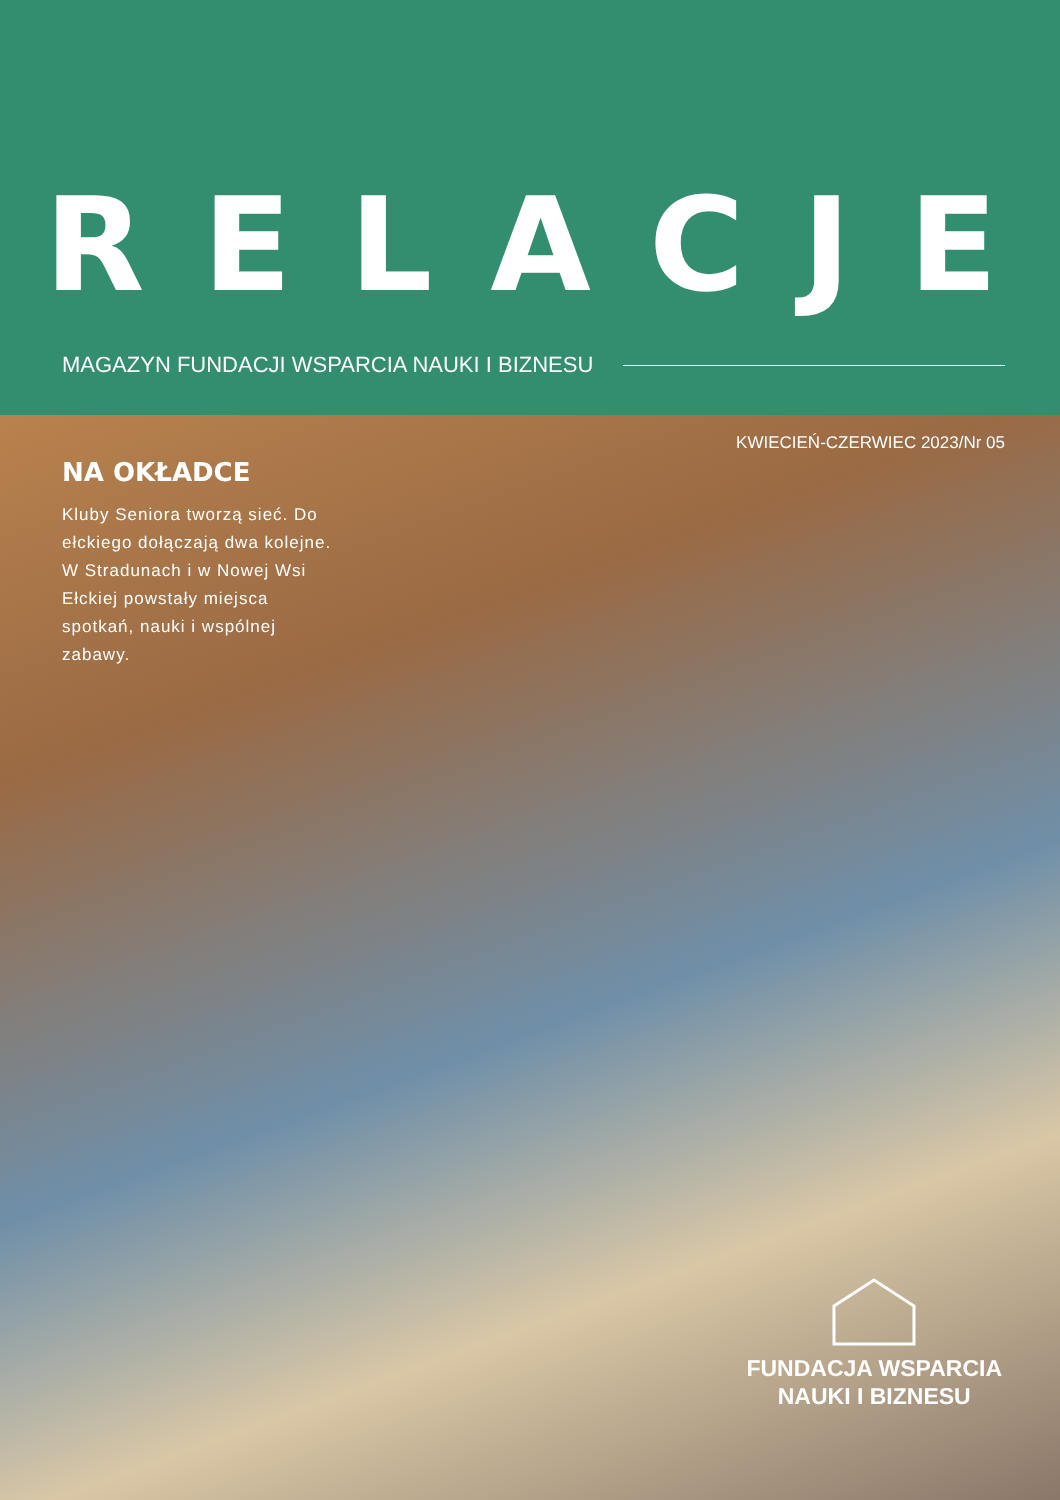RELACJE
MAGAZYN FUNDACJI WSPARCIA NAUKI I BIZNESU
KWIECIEŃ-CZERWIEC 2023/Nr 05
NA OKŁADCE
Kluby Seniora tworzą sieć. Do ełckiego dołączają dwa kolejne. W Stradunach i w Nowej Wsi Ełckiej powstały miejsca spotkań, nauki i wspólnej zabawy.
FUNDACJA WSPARCIA
NAUKI I BIZNESU